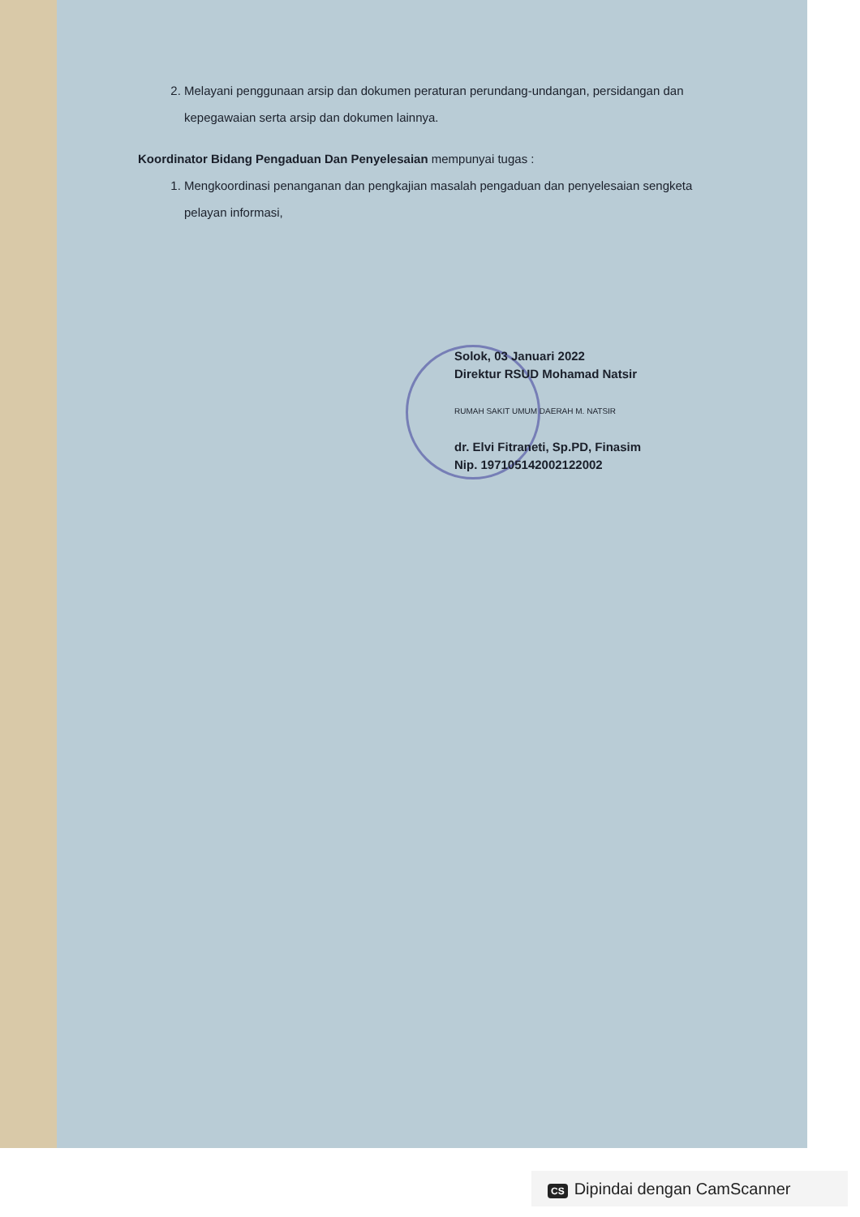2. Melayani penggunaan arsip dan dokumen peraturan perundang-undangan, persidangan dan kepegawaian serta arsip dan dokumen lainnya.
Koordinator Bidang Pengaduan Dan Penyelesaian mempunyai tugas :
1. Mengkoordinasi penanganan dan pengkajian masalah pengaduan dan penyelesaian sengketa pelayan informasi,
Solok, 03 Januari 2022
Direktur RSUD Mohamad Natsir
RUMAH SAKIT UMUM DAERAH M. NATSIR
dr. Elvi Fitraneti, Sp.PD, Finasim
Nip. 197105142002122002
CS Dipindai dengan CamScanner